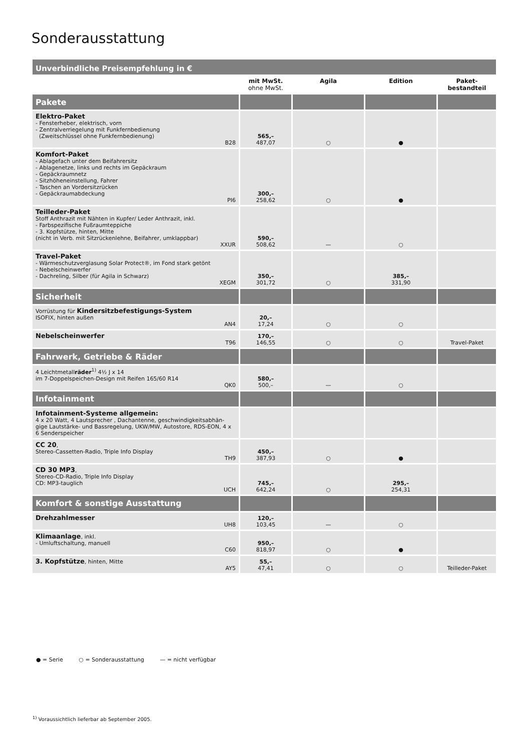Sonderausstattung
| Unverbindliche Preisempfehlung in € | | | | |
| | mit MwSt. ohne MwSt. | Agila | Edition | Paket- bestandteil |
| Pakete | | | | |
| Elektro-Paket - Fensterheber, elektrisch, vorn - Zentralverriegelung mit Funkfernbedienung (Zweitschlüssel ohne Funkfernbedienung) B28 | 565,– 487,07 | ○ | ● | |
| Komfort-Paket - Ablagefach unter dem Beifahrersitz - Ablagenetze, links und rechts im Gepäckraum - Gepäckraumnetz - Sitzhöheneinstellung, Fahrer - Taschen an Vordersitzrücken - Gepäckraumabdeckung PI6 | 300,– 258,62 | ○ | ● | |
| Teilleder-Paket Stoff Anthrazit mit Nähten in Kupfer/ Leder Anthrazit, inkl. - Farbspezifische Fußraumteppiche - 3. Kopfstütze, hinten, Mitte (nicht in Verb. mit Sitzrückenlehne, Beifahrer, umklappbar) XXUR | 590,– 508,62 | — | ○ | |
| Travel-Paket - Wärmeschutzverglasung Solar Protect®, im Fond stark getönt - Nebelscheinwerfer - Dachreling, Silber (für Agila in Schwarz) XEGM | 350,– 301,72 | ○ | 385,– 331,90 | |
| Sicherheit | | | | |
| Vorrüstung für Kindersitzbefestigungs-System ISOFIX, hinten außen AN4 | 20,– 17,24 | ○ | ○ | |
| Nebelscheinwerfer T96 | 170,– 146,55 | ○ | ○ | Travel-Paket |
| Fahrwerk, Getriebe & Räder | | | | |
| 4 Leichtmetall räder<sup>1)</sup> 4½ J x 14 im 7-Doppelspeichen-Design mit Reifen 165/60 R14 QK0 | 580,– 500,– | — | ○ | |
| Infotainment | | | | |
| Infotainment-Systeme allgemein: 4 x 20 Watt, 4 Lautsprecher , Dachantenne, geschwindigkeitsabhän-gige Lautstärke- und Bassregelung, UKW/MW, Autostore, RDS-EON, 4 x 6 Senderspeicher | | | | |
| CC 20 , Stereo-Cassetten-Radio, Triple Info Display TH9 | 450,– 387,93 | ○ | ● | |
| CD 30 MP3 , Stereo-CD-Radio, Triple Info Display CD: MP3-tauglich UCH | 745,– 642,24 | ○ | 295,– 254,31 | |
| Komfort & sonstige Ausstattung | | | | |
| Drehzahlmesser UH8 | 120,– 103,45 | — | ○ | |
| Klimaanlage , inkl. - Umluftschaltung, manuell C60 | 950,– 818,97 | ○ | ● | |
| 3. Kopfstütze , hinten, Mitte AY5 | 55,– 47,41 | ○ | ○ | Teilleder-Paket |
● = Serie ○ = Sonderausstattung — = nicht verfügbar
<sup>1)</sup> Voraussichtlich lieferbar ab September 2005.